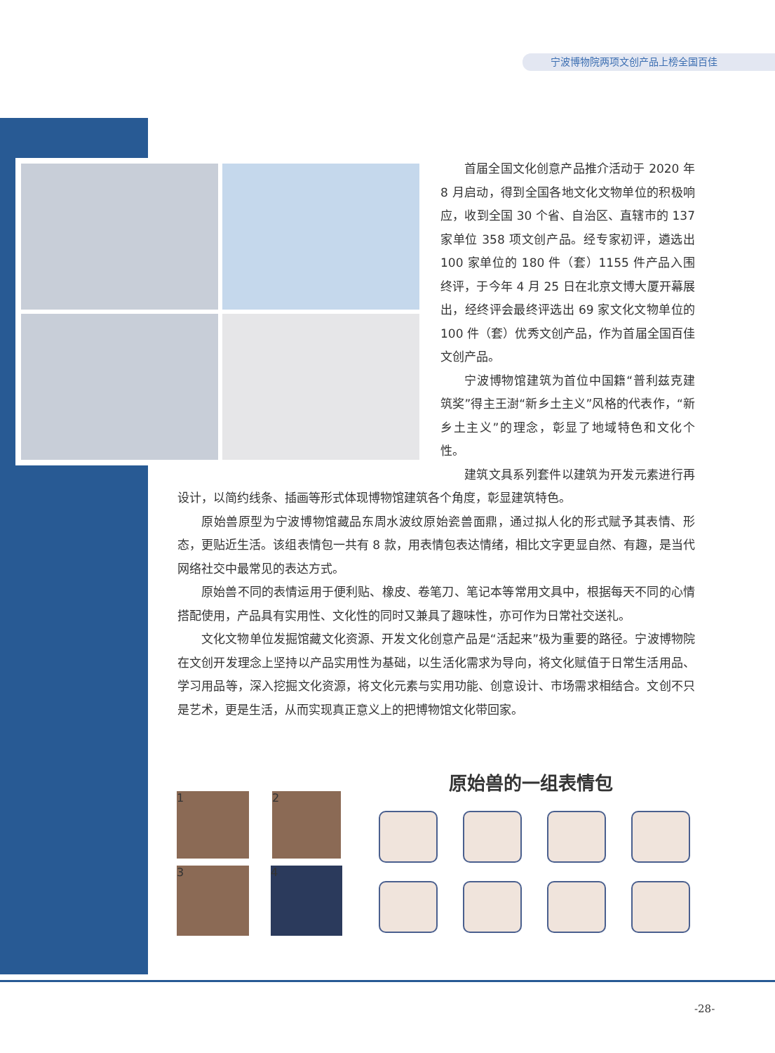宁波博物院两项文创产品上榜全国百佳
首届全国文化创意产品推介活动于 2020 年 8 月启动，得到全国各地文化文物单位的积极响应，收到全国 30 个省、自治区、直辖市的 137 家单位 358 项文创产品。经专家初评，遴选出 100 家单位的 180 件（套）1155 件产品入围终评，于今年 4 月 25 日在北京文博大厦开幕展出，经终评会最终评选出 69 家文化文物单位的 100 件（套）优秀文创产品，作为首届全国百佳文创产品。
宁波博物馆建筑为首位中国籍“普利兹克建筑奖”得主王澍“新乡土主义”风格的代表作，“新乡土主义”的理念，彰显了地域特色和文化个性。
建筑文具系列套件以建筑为开发元素进行再设计，以简约线条、插画等形式体现博物馆建筑各个角度，彰显建筑特色。
原始兽原型为宁波博物馆藏品东周水波纹原始瓷兽面鼎，通过拟人化的形式赋予其表情、形态，更贴近生活。该组表情包一共有 8 款，用表情包表达情绪，相比文字更显自然、有趣，是当代网络社交中最常见的表达方式。
原始兽不同的表情运用于便利贴、橡皮、卷笔刀、笔记本等常用文具中，根据每天不同的心情搭配使用，产品具有实用性、文化性的同时又兼具了趣味性，亦可作为日常社交送礼。
文化文物单位发掘馆藏文化资源、开发文化创意产品是“活起来”极为重要的路径。宁波博物院在文创开发理念上坚持以产品实用性为基础，以生活化需求为导向，将文化赋值于日常生活用品、学习用品等，深入挖掘文化资源，将文化元素与实用功能、创意设计、市场需求相结合。文创不只是艺术，更是生活，从而实现真正意义上的把博物馆文化带回家。
原始兽的一组表情包
1 2
3 4
-28-